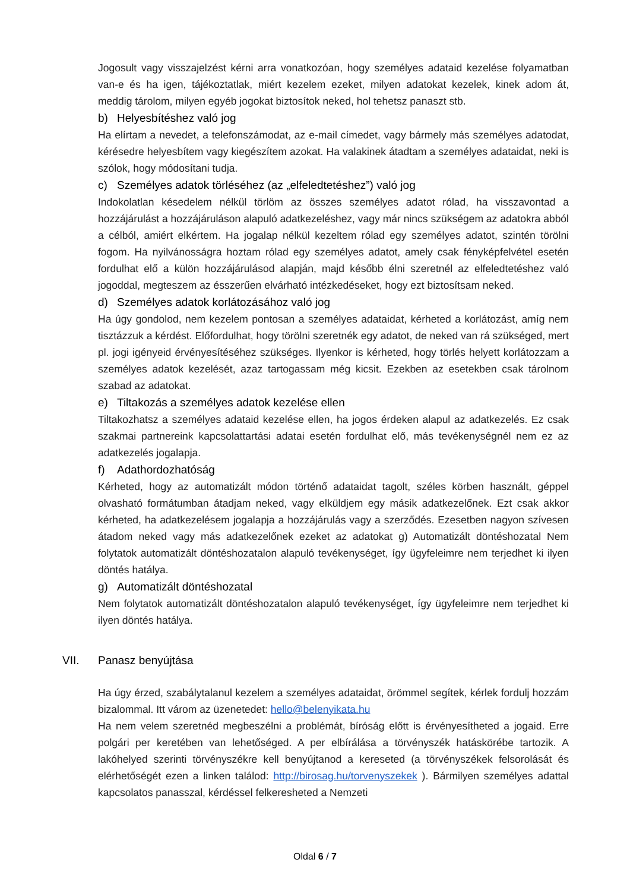Jogosult vagy visszajelzést kérni arra vonatkozóan, hogy személyes adataid kezelése folyamatban van-e és ha igen, tájékoztatlak, miért kezelem ezeket, milyen adatokat kezelek, kinek adom át, meddig tárolom, milyen egyéb jogokat biztosítok neked, hol tehetsz panaszt stb.
b) Helyesbítéshez való jog
Ha elírtam a nevedet, a telefonszámodat, az e-mail címedet, vagy bármely más személyes adatodat, kérésedre helyesbítem vagy kiegészítem azokat. Ha valakinek átadtam a személyes adataidat, neki is szólok, hogy módosítani tudja.
c) Személyes adatok törléséhez (az „elfeledtetéshez”) való jog
Indokolatlan késedelem nélkül törlöm az összes személyes adatot rólad, ha visszavontad a hozzájárulást a hozzájáruláson alapuló adatkezeléshez, vagy már nincs szükségem az adatokra abból a célból, amiért elkértem. Ha jogalap nélkül kezeltem rólad egy személyes adatot, szintén törölni fogom. Ha nyilvánosságra hoztam rólad egy személyes adatot, amely csak fényképfelvétel esetén fordulhat elő a külön hozzájárulásod alapján, majd később élni szeretnél az elfeledtetéshez való jogoddal, megteszem az ésszerűen elvárható intézkedéseket, hogy ezt biztosítsam neked.
d) Személyes adatok korlátozásához való jog
Ha úgy gondolod, nem kezelem pontosan a személyes adataidat, kérheted a korlátozást, amíg nem tisztázzuk a kérdést. Előfordulhat, hogy törölni szeretnék egy adatot, de neked van rá szükséged, mert pl. jogi igényeid érvényesítéséhez szükséges. Ilyenkor is kérheted, hogy törlés helyett korlátozzam a személyes adatok kezelését, azaz tartogassam még kicsit. Ezekben az esetekben csak tárolnom szabad az adatokat.
e) Tiltakozás a személyes adatok kezelése ellen
Tiltakozhatsz a személyes adataid kezelése ellen, ha jogos érdeken alapul az adatkezelés. Ez csak szakmai partnereink kapcsolattartási adatai esetén fordulhat elő, más tevékenységnél nem ez az adatkezelés jogalapja.
f) Adathordozhatóság
Kérheted, hogy az automatizált módon történő adataidat tagolt, széles körben használt, géppel olvasható formátumban átadjam neked, vagy elküldjem egy másik adatkezelőnek. Ezt csak akkor kérheted, ha adatkezelésem jogalapja a hozzájárulás vagy a szerződés. Ezesetben nagyon szívesen átadom neked vagy más adatkezelőnek ezeket az adatokat g) Automatizált döntéshozatal Nem folytatok automatizált döntéshozatalon alapuló tevékenységet, így ügyfeleimre nem terjedhet ki ilyen döntés hatálya.
g) Automatizált döntéshozatal
Nem folytatok automatizált döntéshozatalon alapuló tevékenységet, így ügyfeleimre nem terjedhet ki ilyen döntés hatálya.
VII. Panasz benyújtása
Ha úgy érzed, szabálytalanul kezelem a személyes adataidat, örömmel segítek, kérlek fordulj hozzám bizalommal. Itt várom az üzenetedet: hello@belenyikata.hu
Ha nem velem szeretnéd megbeszélni a problémát, bíróság előtt is érvényesítheted a jogaid. Erre polgári per keretében van lehetőséged. A per elbírálása a törvényszék hatáskörébe tartozik. A lakóhelyed szerinti törvényszékre kell benyújtanod a kereseted (a törvényszékek felsorolását és elérhetőségét ezen a linken találod: http://birosag.hu/torvenyszekek ). Bármilyen személyes adattal kapcsolatos panasszal, kérdéssel felkeresheted a Nemzeti
Oldal 6 / 7